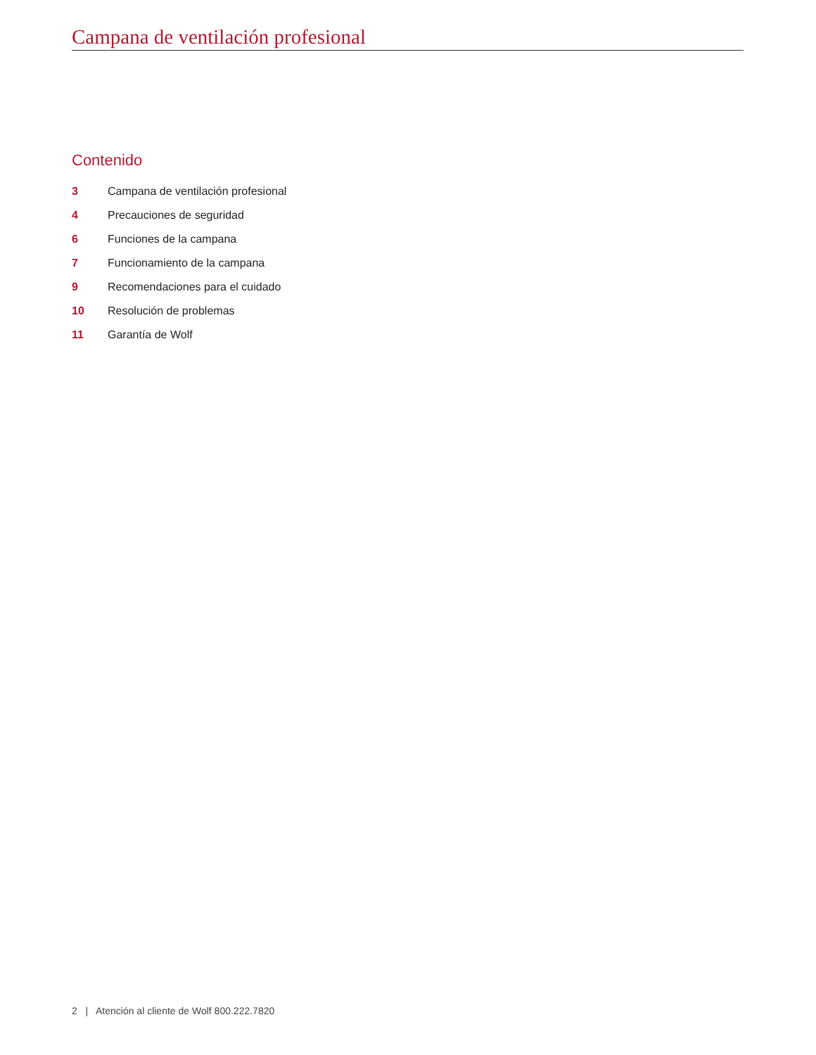Campana de ventilación profesional
Contenido
3 Campana de ventilación profesional
4 Precauciones de seguridad
6 Funciones de la campana
7 Funcionamiento de la campana
9 Recomendaciones para el cuidado
10 Resolución de problemas
11 Garantía de Wolf
2 | Atención al cliente de Wolf 800.222.7820